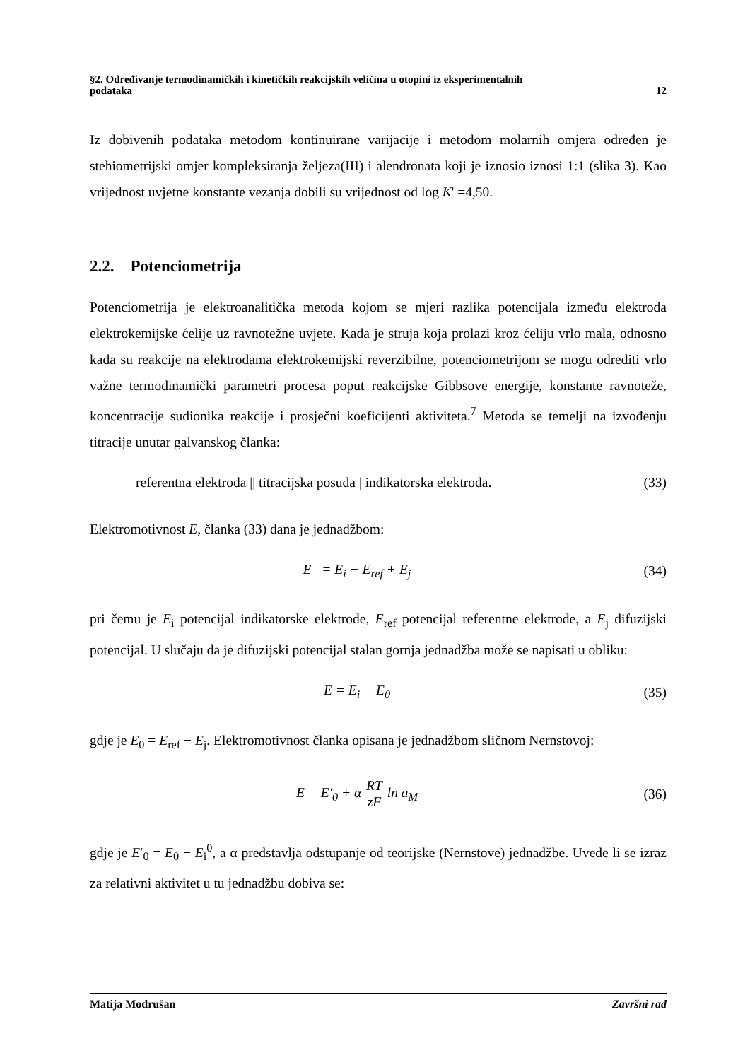§2. Određivanje termodinamičkih i kinetičkih reakcijskih veličina u otopini iz eksperimentalnih
podataka 12
Iz dobivenih podataka metodom kontinuirane varijacije i metodom molarnih omjera određen je stehiometrijski omjer kompleksiranja željeza(III) i alendronata koji je iznosio iznosi 1:1 (slika 3). Kao vrijednost uvjetne konstante vezanja dobili su vrijednost od log K' =4,50.
2.2. Potenciometrija
Potenciometrija je elektroanalitička metoda kojom se mjeri razlika potencijala između elektroda elektrokemijske ćelije uz ravnotežne uvjete. Kada je struja koja prolazi kroz ćeliju vrlo mala, odnosno kada su reakcije na elektrodama elektrokemijski reverzibilne, potenciometrijom se mogu odrediti vrlo važne termodinamički parametri procesa poput reakcijske Gibbsove energije, konstante ravnoteže, koncentracije sudionika reakcije i prosječni koeficijenti aktiviteta.<sup>7</sup> Metoda se temelji na izvođenju titracije unutar galvanskog članka:
referentna elektroda || titracijska posuda | indikatorska elektroda. (33)
Elektromotivnost E, članka (33) dana je jednadžbom:
E = E<sub>i</sub> − E<sub>ref</sub> + E<sub>j</sub> (34)
pri čemu je E<sub>i</sub> potencijal indikatorske elektrode, E<sub>ref</sub> potencijal referentne elektrode, a E<sub>j</sub> difuzijski potencijal. U slučaju da je difuzijski potencijal stalan gornja jednadžba može se napisati u obliku:
E = E<sub>i</sub> − E<sub>0</sub> (35)
gdje je E<sub>0</sub> = E<sub>ref</sub> − E<sub>j</sub>. Elektromotivnost članka opisana je jednadžbom sličnom Nernstovoj:
E = E′<sub>0</sub> + α RT zF ln a<sub>M</sub> (36)
gdje je E′<sub>0</sub> = E<sub>0</sub> + E<sub>i</sub><sup>0</sup>, a α predstavlja odstupanje od teorijske (Nernstove) jednadžbe. Uvede li se izraz za relativni aktivitet u tu jednadžbu dobiva se:
Matija Modrušan Završni rad